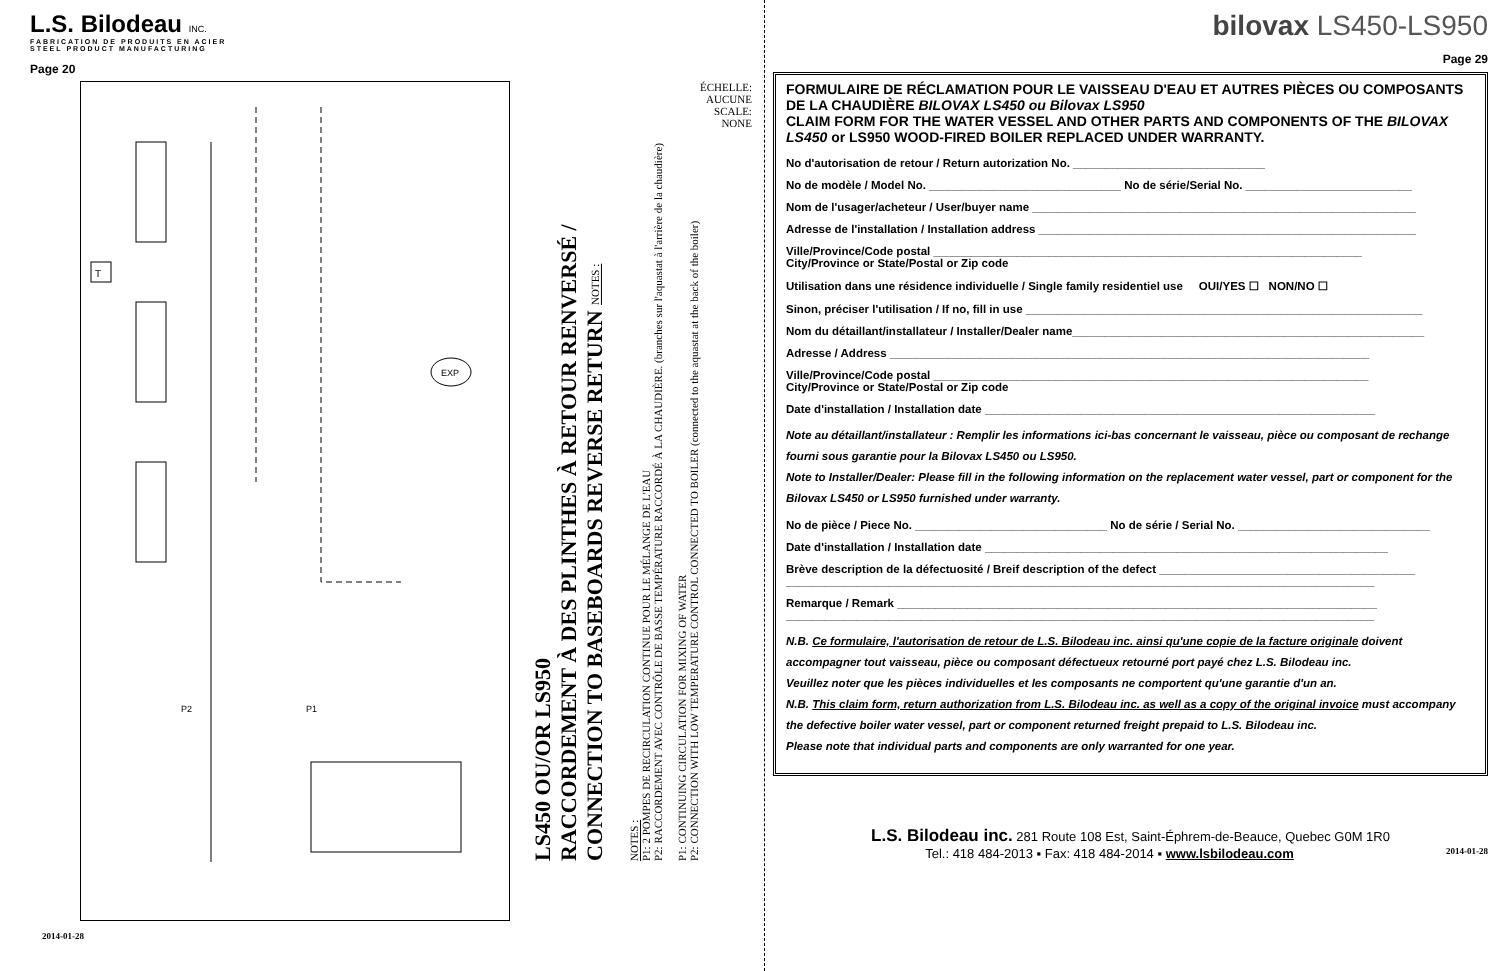L.S. Bilodeau INC.
FABRICATION DE PRODUITS EN ACIER
STEEL PRODUCT MANUFACTURING
Page 20
T
EXP
P2
P1
LS450 OU/OR LS950
RACCORDEMENT À DES PLINTHES À RETOUR RENVERSÉ / CONNECTION TO BASEBOARDS REVERSE RETURN NOTES :
NOTES :
P1: 2 POMPES DE RECIRCULATION CONTINUE POUR LE MÉLANGE DE L'EAU
P2: RACCORDEMENT AVEC CONTRÔLE DE BASSE TEMPÉRATURE RACCORDÉ À LA CHAUDIÈRE. (branches sur l'aquastat à l'arrière de la chaudière)
P1: CONTINUING CIRCULATION FOR MIXING OF WATER
P2: CONNECTION WITH LOW TEMPERATURE CONTROL CONNECTED TO BOILER (connected to the aquastat at the back of the boiler)
ÉCHELLE: AUCUNE
SCALE: NONE
2014-01-28
bilovax LS450-LS950
Page 29
FORMULAIRE DE RÉCLAMATION POUR LE VAISSEAU D'EAU ET AUTRES PIÈCES OU COMPOSANTS DE LA CHAUDIÈRE BILOVAX LS450 ou Bilovax LS950
CLAIM FORM FOR THE WATER VESSEL AND OTHER PARTS AND COMPONENTS OF THE BILOVAX LS450 or LS950 WOOD-FIRED BOILER REPLACED UNDER WARRANTY.
No d'autorisation de retour / Return autorization No. ______________________________
No de modèle / Model No. ______________________________ No de série/Serial No. __________________________
Nom de l'usager/acheteur / User/buyer name ____________________________________________________________
Adresse de l'installation / Installation address ___________________________________________________________
Ville/Province/Code postal ___________________________________________________________________
City/Province or State/Postal or Zip code
Utilisation dans une résidence individuelle / Single family residentiel use OUI/YES ☐ NON/NO ☐
Sinon, préciser l'utilisation / If no, fill in use ______________________________________________________________
Nom du détaillant/installateur / Installer/Dealer name_______________________________________________________
Adresse / Address ___________________________________________________________________________
Ville/Province/Code postal ____________________________________________________________________
City/Province or State/Postal or Zip code
Date d'installation / Installation date _____________________________________________________________
Note au détaillant/installateur : Remplir les informations ici-bas concernant le vaisseau, pièce ou composant de rechange fourni sous garantie pour la Bilovax LS450 ou LS950.
Note to Installer/Dealer: Please fill in the following information on the replacement water vessel, part or component for the Bilovax LS450 or LS950 furnished under warranty.
No de pièce / Piece No. ______________________________ No de série / Serial No. ______________________________
Date d'installation / Installation date _______________________________________________________________
Brève description de la défectuosité / Breif description of the defect ________________________________________
____________________________________________________________________________________________
Remarque / Remark ___________________________________________________________________________
____________________________________________________________________________________________
N.B. Ce formulaire, l'autorisation de retour de L.S. Bilodeau inc. ainsi qu'une copie de la facture originale doivent accompagner tout vaisseau, pièce ou composant défectueux retourné port payé chez L.S. Bilodeau inc.
Veuillez noter que les pièces individuelles et les composants ne comportent qu'une garantie d'un an.
N.B. This claim form, return authorization from L.S. Bilodeau inc. as well as a copy of the original invoice must accompany the defective boiler water vessel, part or component returned freight prepaid to L.S. Bilodeau inc.
Please note that individual parts and components are only warranted for one year.
L.S. Bilodeau inc. 281 Route 108 Est, Saint-Éphrem-de-Beauce, Quebec G0M 1R0
Tel.: 418 484-2013 ▪ Fax: 418 484-2014 ▪ www.lsbilodeau.com 2014-01-28